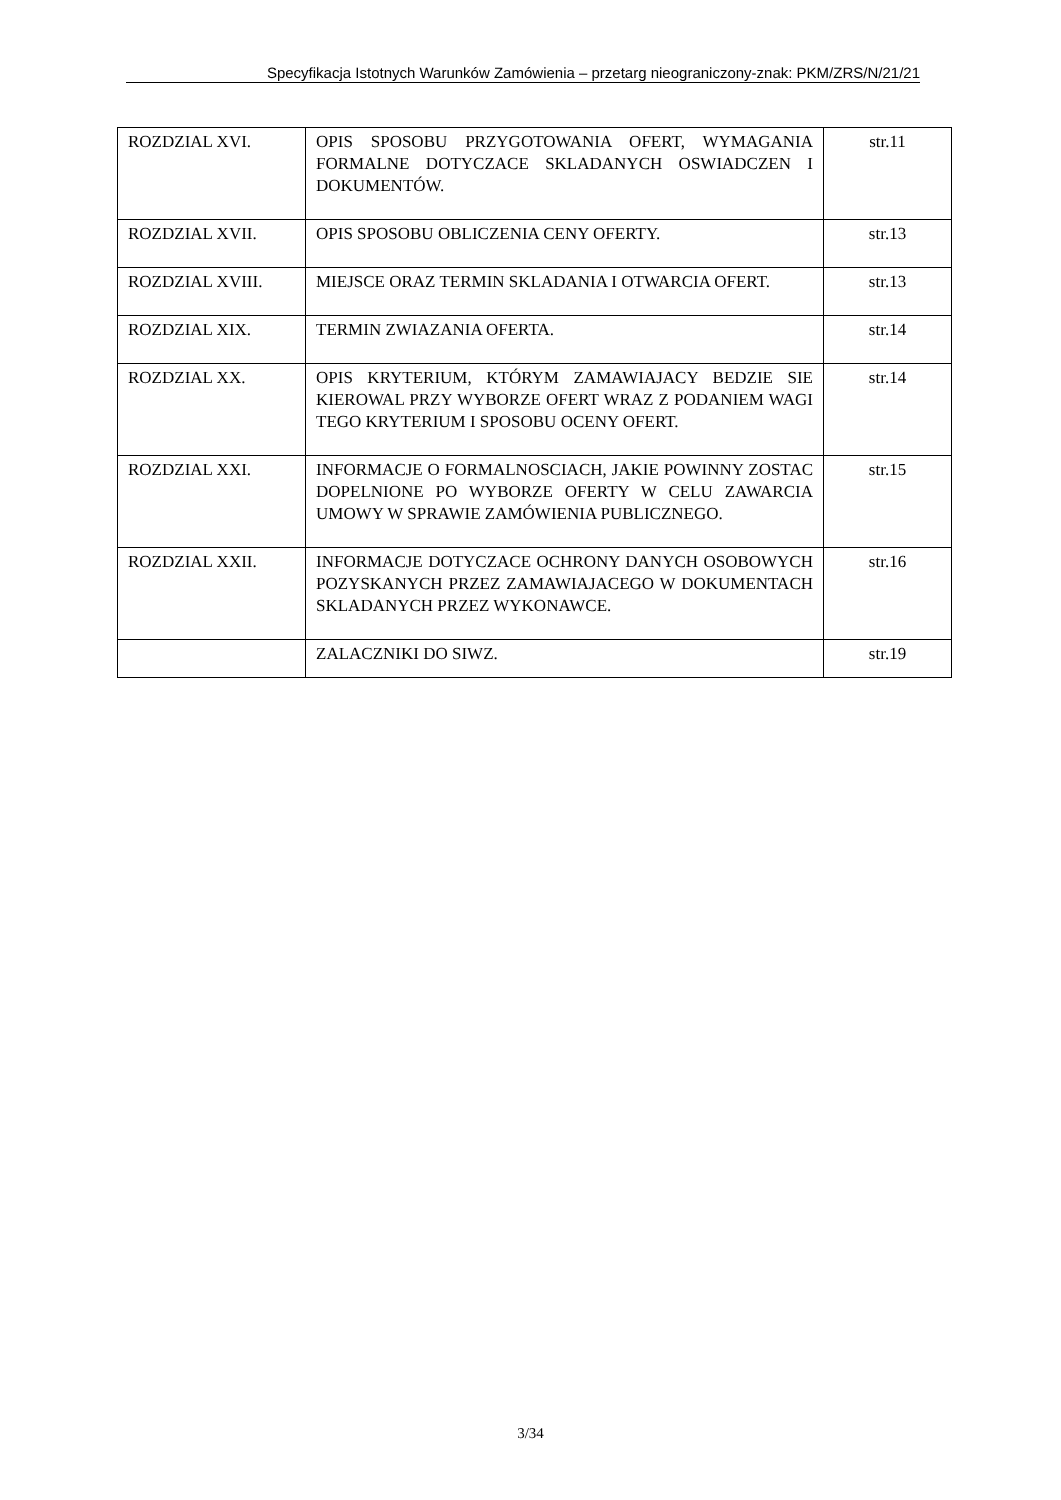Specyfikacja Istotnych Warunków Zamówienia – przetarg nieograniczony-znak: PKM/ZRS/N/21/21
| ROZDZIAL XVI. | OPIS SPOSOBU PRZYGOTOWANIA OFERT, WYMAGANIA FORMALNE DOTYCZACE SKLADANYCH OSWIADCZEN I DOKUMENTÓW. | str.11 |
| ROZDZIAL XVII. | OPIS SPOSOBU OBLICZENIA CENY OFERTY. | str.13 |
| ROZDZIAL XVIII. | MIEJSCE ORAZ TERMIN SKLADANIA I OTWARCIA OFERT. | str.13 |
| ROZDZIAL XIX. | TERMIN ZWIAZANIA OFERTA. | str.14 |
| ROZDZIAL XX. | OPIS KRYTERIUM, KTÓRYM ZAMAWIAJACY BEDZIE SIE KIEROWAL PRZY WYBORZE OFERT WRAZ Z PODANIEM WAGI TEGO KRYTERIUM I SPOSOBU OCENY OFERT. | str.14 |
| ROZDZIAL XXI. | INFORMACJE O FORMALNOSCIACH, JAKIE POWINNY ZOSTAC DOPELNIONE PO WYBORZE OFERTY W CELU ZAWARCIA UMOWY W SPRAWIE ZAMÓWIENIA PUBLICZNEGO. | str.15 |
| ROZDZIAL XXII. | INFORMACJE DOTYCZACE OCHRONY DANYCH OSOBOWYCH POZYSKANYCH PRZEZ ZAMAWIAJACEGO W DOKUMENTACH SKLADANYCH PRZEZ WYKONAWCE. | str.16 |
| | ZALACZNIKI DO SIWZ. | str.19 |
3/34